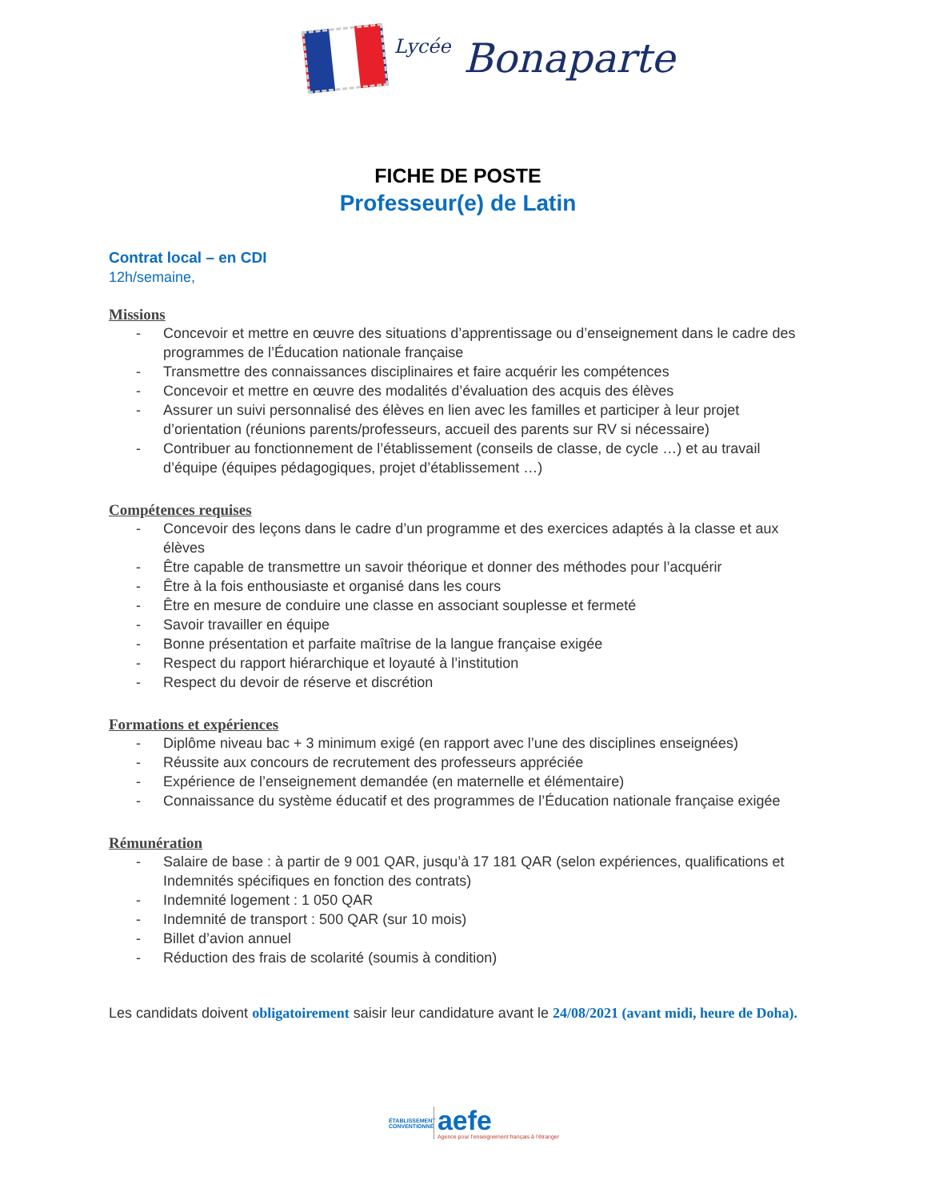Lycée Bonaparte
FICHE DE POSTE
Professeur(e) de Latin
Contrat local – en CDI
12h/semaine,
Missions
- Concevoir et mettre en œuvre des situations d’apprentissage ou d’enseignement dans le cadre des programmes de l’Éducation nationale française
- Transmettre des connaissances disciplinaires et faire acquérir les compétences
- Concevoir et mettre en œuvre des modalités d’évaluation des acquis des élèves
- Assurer un suivi personnalisé des élèves en lien avec les familles et participer à leur projet d’orientation (réunions parents/professeurs, accueil des parents sur RV si nécessaire)
- Contribuer au fonctionnement de l’établissement (conseils de classe, de cycle …) et au travail d’équipe (équipes pédagogiques, projet d’établissement …)
Compétences requises
- Concevoir des leçons dans le cadre d’un programme et des exercices adaptés à la classe et aux élèves
- Être capable de transmettre un savoir théorique et donner des méthodes pour l’acquérir
- Être à la fois enthousiaste et organisé dans les cours
- Être en mesure de conduire une classe en associant souplesse et fermeté
- Savoir travailler en équipe
- Bonne présentation et parfaite maîtrise de la langue française exigée
- Respect du rapport hiérarchique et loyauté à l’institution
- Respect du devoir de réserve et discrétion
Formations et expériences
- Diplôme niveau bac + 3 minimum exigé (en rapport avec l’une des disciplines enseignées)
- Réussite aux concours de recrutement des professeurs appréciée
- Expérience de l’enseignement demandée (en maternelle et élémentaire)
- Connaissance du système éducatif et des programmes de l’Éducation nationale française exigée
Rémunération
- Salaire de base : à partir de 9 001 QAR, jusqu’à 17 181 QAR (selon expériences, qualifications et Indemnités spécifiques en fonction des contrats)
- Indemnité logement : 1 050 QAR
- Indemnité de transport : 500 QAR (sur 10 mois)
- Billet d’avion annuel
- Réduction des frais de scolarité (soumis à condition)
Les candidats doivent obligatoirement saisir leur candidature avant le 24/08/2021 (avant midi, heure de Doha).
ÉTABLISSEMENT CONVENTIONNÉ
aefe
Agence pour l’enseignement français à l’étranger